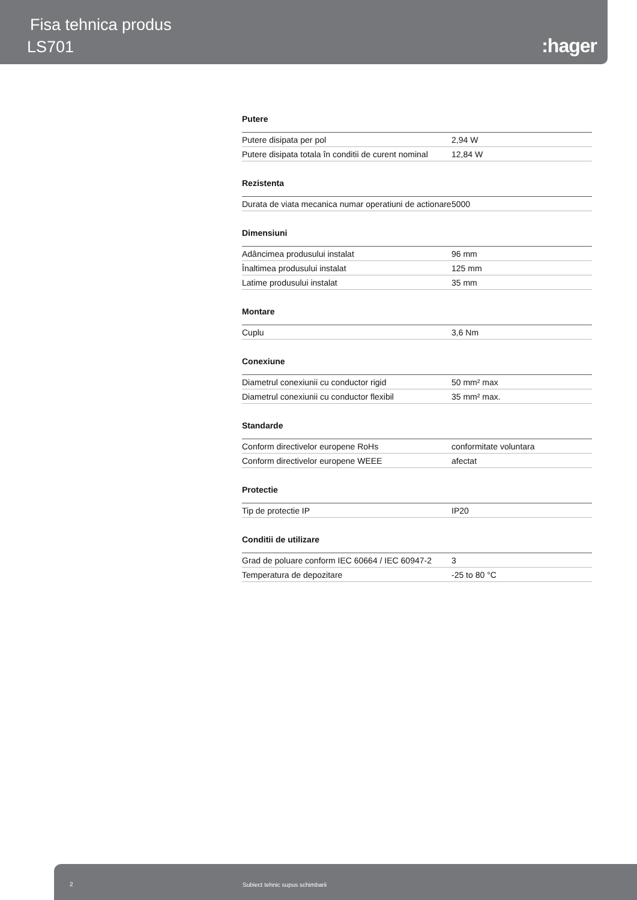Fisa tehnica produs
LS701 :hager
Putere
| Putere disipata per pol | 2,94 W |
| Putere disipata totala în conditii de curent nominal | 12,84 W |
Rezistenta
| Durata de viata mecanica numar operatiuni de actionare | 5000 |
Dimensiuni
| Adâncimea produsului instalat | 96 mm |
| Înaltimea produsului instalat | 125 mm |
| Latime produsului instalat | 35 mm |
Montare
| Cuplu | 3,6 Nm |
Conexiune
| Diametrul conexiunii cu conductor rigid | 50 mm² max |
| Diametrul conexiunii cu conductor flexibil | 35 mm² max. |
Standarde
| Conform directivelor europene RoHs | conformitate voluntara |
| Conform directivelor europene WEEE | afectat |
Protectie
| Tip de protectie IP | IP20 |
Conditii de utilizare
| Grad de poluare conform IEC 60664 / IEC 60947-2 | 3 |
| Temperatura de depozitare | -25 to 80 °C |
2 Subiect tehnic supus schimbarii